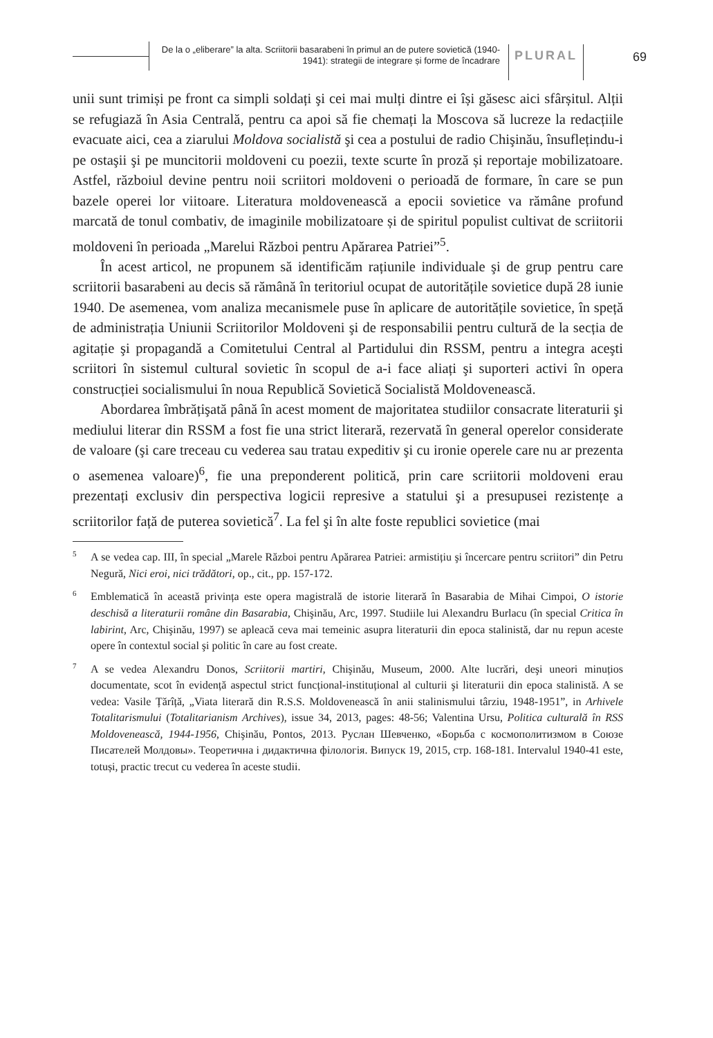De la o „eliberare” la alta. Scriitorii basarabeni în primul an de putere sovietică (1940-1941): strategii de integrare și forme de încadrare
PLURAL 69
unii sunt trimiși pe front ca simpli soldați şi cei mai mulți dintre ei își găsesc aici sfârșitul. Alții se refugiază în Asia Centrală, pentru ca apoi să fie chemați la Moscova să lucreze la redacțiile evacuate aici, cea a ziarului Moldova socialistă şi cea a postului de radio Chişinău, însuflețindu-i pe ostaşii şi pe muncitorii moldoveni cu poezii, texte scurte în proză și reportaje mobilizatoare. Astfel, războiul devine pentru noii scriitori moldoveni o perioadă de formare, în care se pun bazele operei lor viitoare. Literatura moldovenească a epocii sovietice va rămâne profund marcată de tonul combativ, de imaginile mobilizatoare și de spiritul populist cultivat de scriitorii moldoveni în perioada „Marelui Război pentru Apărarea Patriei”<sup>5</sup>.
În acest articol, ne propunem să identificăm rațiunile individuale şi de grup pentru care scriitorii basarabeni au decis să rămână în teritoriul ocupat de autoritățile sovietice după 28 iunie 1940. De asemenea, vom analiza mecanismele puse în aplicare de autoritățile sovietice, în speță de administrația Uniunii Scriitorilor Moldoveni şi de responsabilii pentru cultură de la secția de agitație şi propagandă a Comitetului Central al Partidului din RSSM, pentru a integra aceşti scriitori în sistemul cultural sovietic în scopul de a-i face aliați şi suporteri activi în opera construcției socialismului în noua Republică Sovietică Socialistă Moldovenească.
Abordarea îmbrățişată până în acest moment de majoritatea studiilor consacrate literaturii şi mediului literar din RSSM a fost fie una strict literară, rezervată în general operelor considerate de valoare (şi care treceau cu vederea sau tratau expeditiv şi cu ironie operele care nu ar prezenta o asemenea valoare)<sup>6</sup>, fie una preponderent politică, prin care scriitorii moldoveni erau prezentați exclusiv din perspectiva logicii represive a statului şi a presupusei rezistențe a scriitorilor față de puterea sovietică<sup>7</sup>. La fel şi în alte foste republici sovietice (mai
<sup>5</sup> A se vedea cap. III, în special „Marele Război pentru Apărarea Patriei: armistițiu şi încercare pentru scriitori” din Petru Negură, Nici eroi, nici trădători, op., cit., pp. 157-172.
<sup>6</sup> Emblematică în această privința este opera magistrală de istorie literară în Basarabia de Mihai Cimpoi, O istorie deschisă a literaturii române din Basarabia, Chişinău, Arc, 1997. Studiile lui Alexandru Burlacu (în special Critica în labirint, Arc, Chişinău, 1997) se apleacă ceva mai temeinic asupra literaturii din epoca stalinistă, dar nu repun aceste opere în contextul social şi politic în care au fost create.
<sup>7</sup> A se vedea Alexandru Donos, Scriitorii martiri, Chişinău, Museum, 2000. Alte lucrări, deşi uneori minuțios documentate, scot în evidență aspectul strict funcțional-instituțional al culturii şi literaturii din epoca stalinistă. A se vedea: Vasile Țărîță, „Viata literară din R.S.S. Moldovenească în anii stalinismului târziu, 1948-1951”, in Arhivele Totalitarismului (Totalitarianism Archives), issue 34, 2013, pages: 48-56; Valentina Ursu, Politica culturală în RSS Moldovenească, 1944-1956, Chişinău, Pontos, 2013. Руслан Шевченко, «Борьба с космополитизмом в Союзе Писателей Молдовы». Теоретична і дидактична філологія. Випуск 19, 2015, стр. 168-181. Intervalul 1940-41 este, totuși, practic trecut cu vederea în aceste studii.